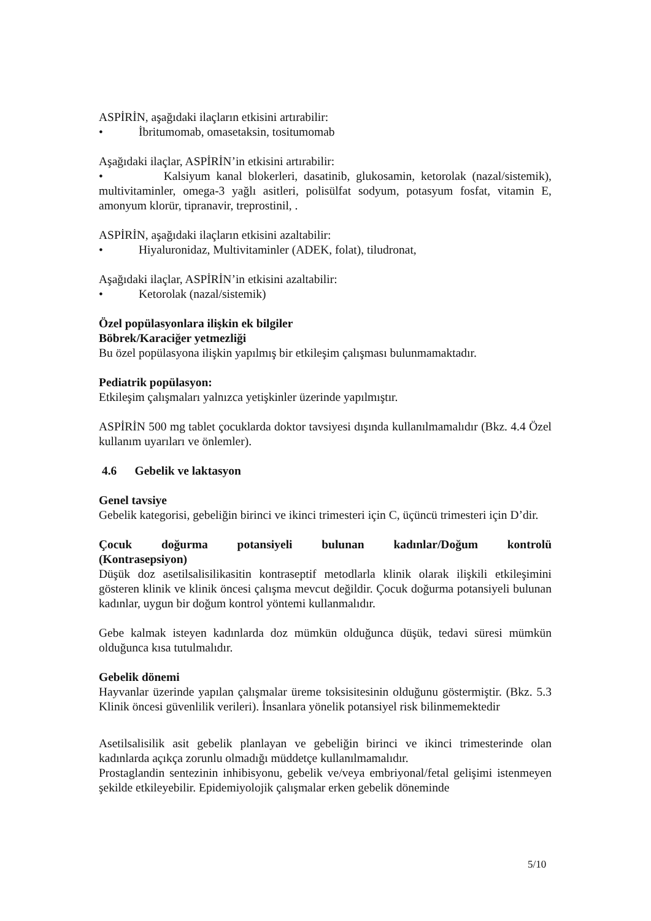ASPİRİN, aşağıdaki ilaçların etkisini artırabilir:
• İbritumomab, omasetaksin, tositumomab
Aşağıdaki ilaçlar, ASPİRİN’in etkisini artırabilir:
• Kalsiyum kanal blokerleri, dasatinib, glukosamin, ketorolak (nazal/sistemik), multivitaminler, omega-3 yağlı asitleri, polisülfat sodyum, potasyum fosfat, vitamin E, amonyum klorür, tipranavir, treprostinil, .
ASPİRİN, aşağıdaki ilaçların etkisini azaltabilir:
• Hiyaluronidaz, Multivitaminler (ADEK, folat), tiludronat,
Aşağıdaki ilaçlar, ASPİRİN’in etkisini azaltabilir:
• Ketorolak (nazal/sistemik)
Özel popülasyonlara ilişkin ek bilgiler
Böbrek/Karaciğer yetmezliği
Bu özel popülasyona ilişkin yapılmış bir etkileşim çalışması bulunmamaktadır.
Pediatrik popülasyon:
Etkileşim çalışmaları yalnızca yetişkinler üzerinde yapılmıştır.
ASPİRİN 500 mg tablet çocuklarda doktor tavsiyesi dışında kullanılmamalıdır (Bkz. 4.4 Özel kullanım uyarıları ve önlemler).
4.6 Gebelik ve laktasyon
Genel tavsiye
Gebelik kategorisi, gebeliğin birinci ve ikinci trimesteri için C, üçüncü trimesteri için D’dir.
Çocuk doğurma potansiyeli bulunan kadınlar/Doğum kontrolü
(Kontrasepsiyon)
Düşük doz asetilsalisilikasitin kontraseptif metodlarla klinik olarak ilişkili etkileşimini gösteren klinik ve klinik öncesi çalışma mevcut değildir. Çocuk doğurma potansiyeli bulunan kadınlar, uygun bir doğum kontrol yöntemi kullanmalıdır.
Gebe kalmak isteyen kadınlarda doz mümkün olduğunca düşük, tedavi süresi mümkün olduğunca kısa tutulmalıdır.
Gebelik dönemi
Hayvanlar üzerinde yapılan çalışmalar üreme toksisitesinin olduğunu göstermiştir. (Bkz. 5.3 Klinik öncesi güvenlilik verileri). İnsanlara yönelik potansiyel risk bilinmemektedir
Asetilsalisilik asit gebelik planlayan ve gebeliğin birinci ve ikinci trimesterinde olan kadınlarda açıkça zorunlu olmadığı müddetçe kullanılmamalıdır.
Prostaglandin sentezinin inhibisyonu, gebelik ve/veya embriyonal/fetal gelişimi istenmeyen şekilde etkileyebilir. Epidemiyolojik çalışmalar erken gebelik döneminde
5/10